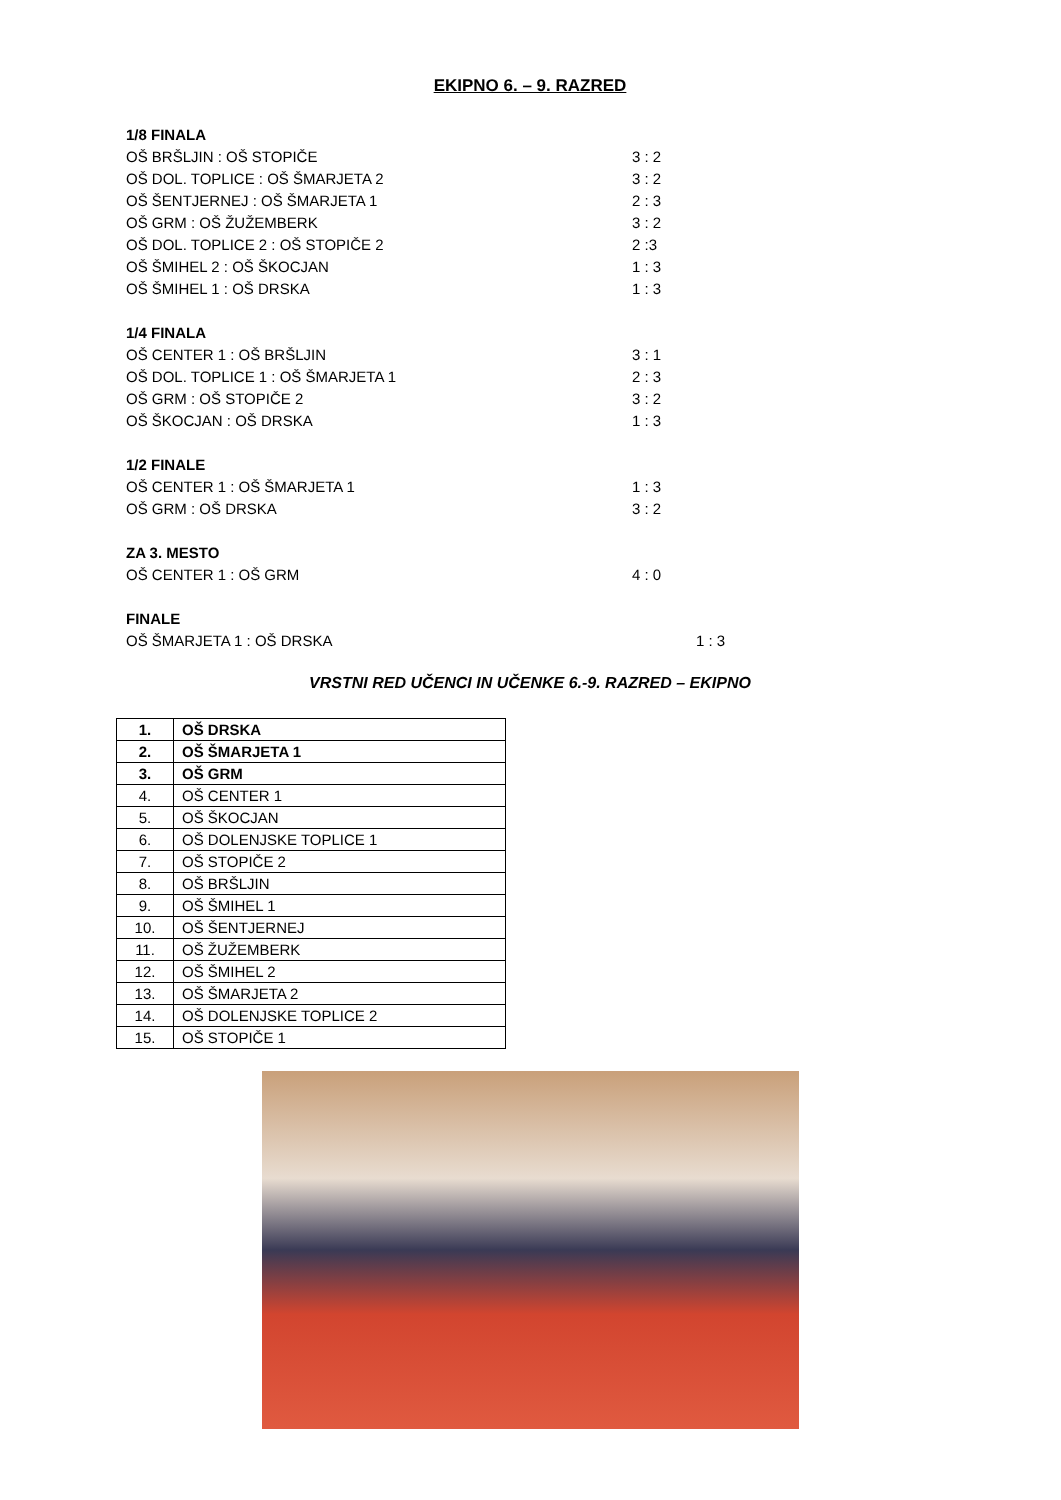EKIPNO 6. – 9. RAZRED
1/8 FINALA
OŠ BRŠLJIN : OŠ STOPIČE 3 : 2
OŠ DOL. TOPLICE : OŠ ŠMARJETA 2 3 : 2
OŠ ŠENTJERNEJ : OŠ ŠMARJETA 1 2 : 3
OŠ GRM : OŠ ŽUŽEMBERK 3 : 2
OŠ DOL. TOPLICE 2 : OŠ STOPIČE 2 2 :3
OŠ ŠMIHEL 2 : OŠ ŠKOCJAN 1 : 3
OŠ ŠMIHEL 1 : OŠ DRSKA 1 : 3
1/4 FINALA
OŠ CENTER 1 : OŠ BRŠLJIN 3 : 1
OŠ DOL. TOPLICE 1 : OŠ ŠMARJETA 1 2 : 3
OŠ GRM : OŠ STOPIČE 2 3 : 2
OŠ ŠKOCJAN : OŠ DRSKA 1 : 3
1/2 FINALE
OŠ CENTER 1 : OŠ ŠMARJETA 1 1 : 3
OŠ GRM : OŠ DRSKA 3 : 2
ZA 3. MESTO
OŠ CENTER 1 : OŠ GRM 4 : 0
FINALE
OŠ ŠMARJETA 1 : OŠ DRSKA 1 : 3
VRSTNI RED UČENCI IN UČENKE 6.-9. RAZRED – EKIPNO
| 1. | OŠ DRSKA |
| 2. | OŠ ŠMARJETA 1 |
| 3. | OŠ GRM |
| 4. | OŠ CENTER 1 |
| 5. | OŠ ŠKOCJAN |
| 6. | OŠ DOLENJSKE TOPLICE 1 |
| 7. | OŠ STOPIČE 2 |
| 8. | OŠ BRŠLJIN |
| 9. | OŠ ŠMIHEL 1 |
| 10. | OŠ ŠENTJERNEJ |
| 11. | OŠ ŽUŽEMBERK |
| 12. | OŠ ŠMIHEL 2 |
| 13. | OŠ ŠMARJETA 2 |
| 14. | OŠ DOLENJSKE TOPLICE 2 |
| 15. | OŠ STOPIČE 1 |